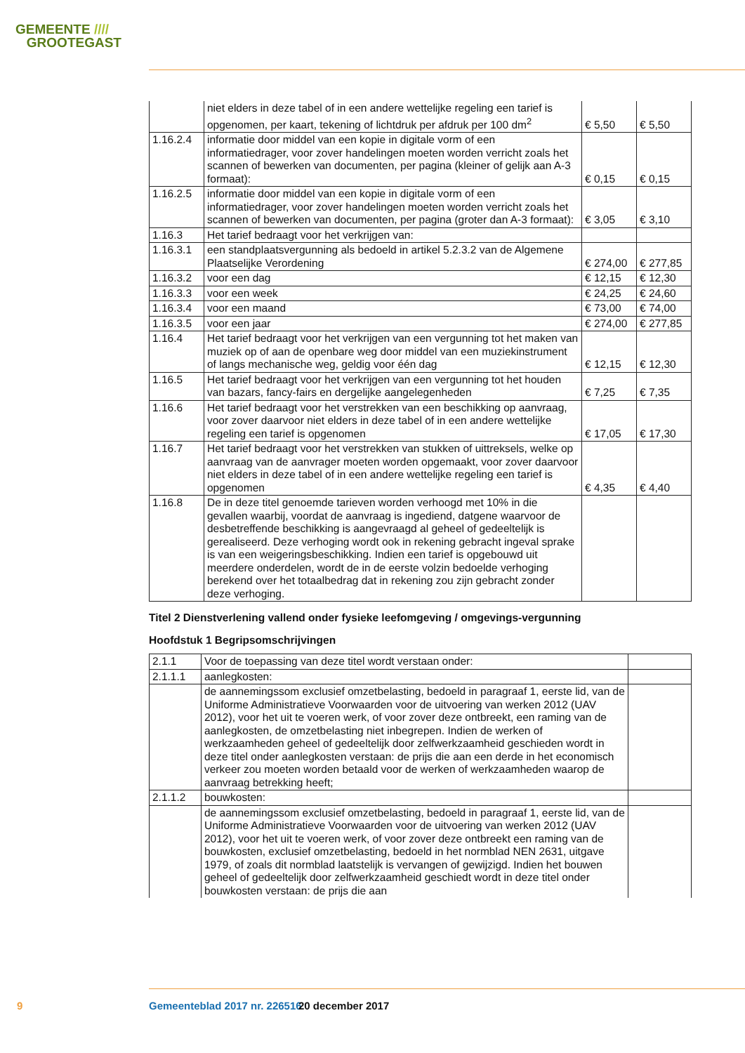GEMEENTE ////
GROOTEGAST
| | niet elders in deze tabel of in een andere wettelijke regeling een tarief is opgenomen, per kaart, tekening of lichtdruk per afdruk per 100 dm<sup>2</sup> | € 5,50 | € 5,50 |
| 1.16.2.4 | informatie door middel van een kopie in digitale vorm of een informatiedrager, voor zover handelingen moeten worden verricht zoals het scannen of bewerken van documenten, per pagina (kleiner of gelijk aan A-3 formaat): | € 0,15 | € 0,15 |
| 1.16.2.5 | informatie door middel van een kopie in digitale vorm of een informatiedrager, voor zover handelingen moeten worden verricht zoals het scannen of bewerken van documenten, per pagina (groter dan A-3 formaat): | € 3,05 | € 3,10 |
| 1.16.3 | Het tarief bedraagt voor het verkrijgen van: | | |
| 1.16.3.1 | een standplaatsvergunning als bedoeld in artikel 5.2.3.2 van de Algemene Plaatselijke Verordening | € 274,00 | € 277,85 |
| 1.16.3.2 | voor een dag | € 12,15 | € 12,30 |
| 1.16.3.3 | voor een week | € 24,25 | € 24,60 |
| 1.16.3.4 | voor een maand | € 73,00 | € 74,00 |
| 1.16.3.5 | voor een jaar | € 274,00 | € 277,85 |
| 1.16.4 | Het tarief bedraagt voor het verkrijgen van een vergunning tot het maken van muziek op of aan de openbare weg door middel van een muziekinstrument of langs mechanische weg, geldig voor één dag | € 12,15 | € 12,30 |
| 1.16.5 | Het tarief bedraagt voor het verkrijgen van een vergunning tot het houden van bazars, fancy-fairs en dergelijke aangelegenheden | € 7,25 | € 7,35 |
| 1.16.6 | Het tarief bedraagt voor het verstrekken van een beschikking op aanvraag, voor zover daarvoor niet elders in deze tabel of in een andere wettelijke regeling een tarief is opgenomen | € 17,05 | € 17,30 |
| 1.16.7 | Het tarief bedraagt voor het verstrekken van stukken of uittreksels, welke op aanvraag van de aanvrager moeten worden opgemaakt, voor zover daarvoor niet elders in deze tabel of in een andere wettelijke regeling een tarief is opgenomen | € 4,35 | € 4,40 |
| 1.16.8 | De in deze titel genoemde tarieven worden verhoogd met 10% in die gevallen waarbij, voordat de aanvraag is ingediend, datgene waarvoor de desbetreffende beschikking is aangevraagd al geheel of gedeeltelijk is gerealiseerd. Deze verhoging wordt ook in rekening gebracht ingeval sprake is van een weigeringsbeschikking. Indien een tarief is opgebouwd uit meerdere onderdelen, wordt de in de eerste volzin bedoelde verhoging berekend over het totaalbedrag dat in rekening zou zijn gebracht zonder deze verhoging. | | |
Titel 2 Dienstverlening vallend onder fysieke leefomgeving / omgevings-vergunning
Hoofdstuk 1 Begripsomschrijvingen
| 2.1.1 | Voor de toepassing van deze titel wordt verstaan onder: | |
| 2.1.1.1 | aanlegkosten: | |
| | de aannemingssom exclusief omzetbelasting, bedoeld in paragraaf 1, eerste lid, van de Uniforme Administratieve Voorwaarden voor de uitvoering van werken 2012 (UAV 2012), voor het uit te voeren werk, of voor zover deze ontbreekt, een raming van de aanlegkosten, de omzetbelasting niet inbegrepen. Indien de werken of werkzaamheden geheel of gedeeltelijk door zelfwerkzaamheid geschieden wordt in deze titel onder aanlegkosten verstaan: de prijs die aan een derde in het economisch verkeer zou moeten worden betaald voor de werken of werkzaamheden waarop de aanvraag betrekking heeft; | |
| 2.1.1.2 | bouwkosten: | |
| | de aannemingssom exclusief omzetbelasting, bedoeld in paragraaf 1, eerste lid, van de Uniforme Administratieve Voorwaarden voor de uitvoering van werken 2012 (UAV 2012), voor het uit te voeren werk, of voor zover deze ontbreekt een raming van de bouwkosten, exclusief omzetbelasting, bedoeld in het normblad NEN 2631, uitgave 1979, of zoals dit normblad laatstelijk is vervangen of gewijzigd. Indien het bouwen geheel of gedeeltelijk door zelfwerkzaamheid geschiedt wordt in deze titel onder bouwkosten verstaan: de prijs die aan | |
9 Gemeenteblad 2017 nr. 226516 20 december 2017